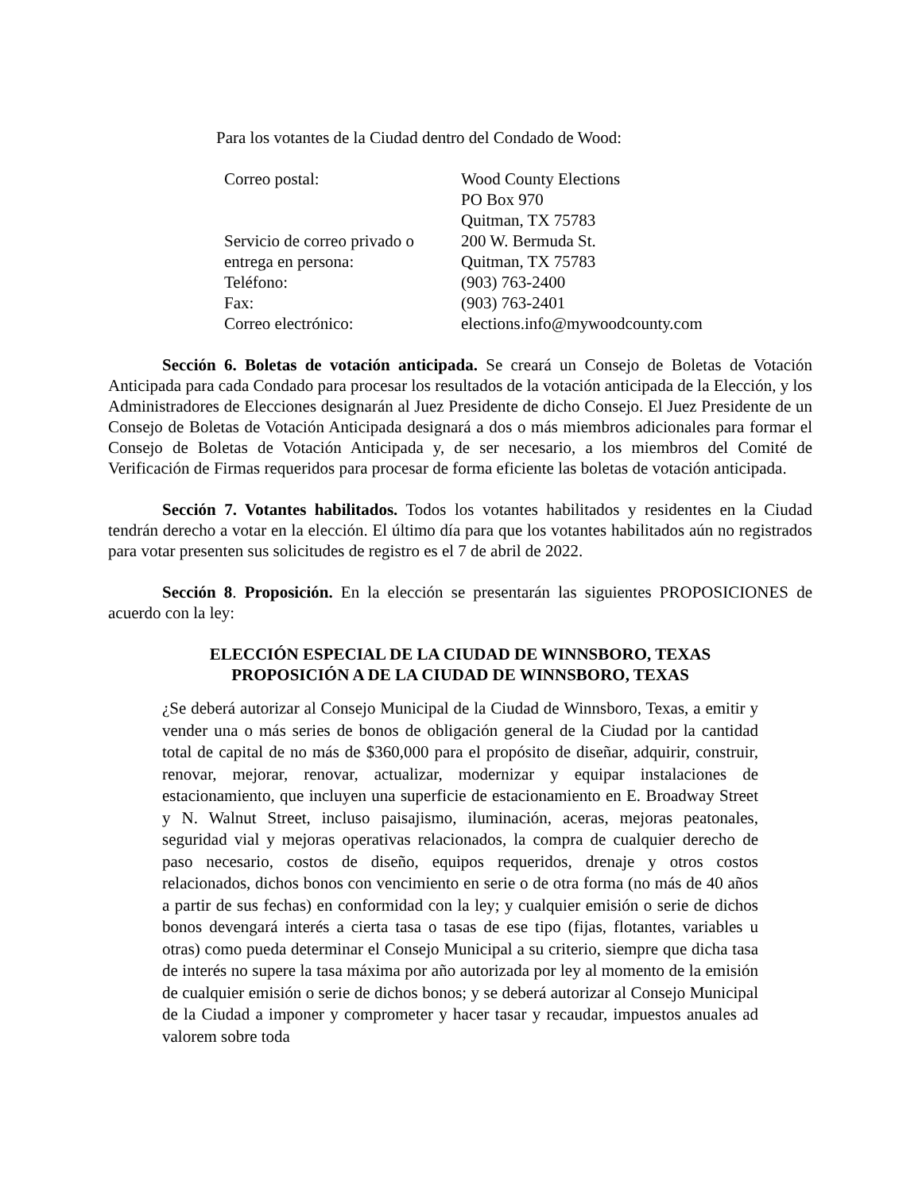Para los votantes de la Ciudad dentro del Condado de Wood:
| Correo postal: | Wood County Elections PO Box 970 Quitman, TX 75783 |
| Servicio de correo privado o entrega en persona: | 200 W. Bermuda St. Quitman, TX 75783 |
| Teléfono: | (903) 763-2400 |
| Fax: | (903) 763-2401 |
| Correo electrónico: | elections.info@mywoodcounty.com |
Sección 6. Boletas de votación anticipada. Se creará un Consejo de Boletas de Votación Anticipada para cada Condado para procesar los resultados de la votación anticipada de la Elección, y los Administradores de Elecciones designarán al Juez Presidente de dicho Consejo. El Juez Presidente de un Consejo de Boletas de Votación Anticipada designará a dos o más miembros adicionales para formar el Consejo de Boletas de Votación Anticipada y, de ser necesario, a los miembros del Comité de Verificación de Firmas requeridos para procesar de forma eficiente las boletas de votación anticipada.
Sección 7. Votantes habilitados. Todos los votantes habilitados y residentes en la Ciudad tendrán derecho a votar en la elección. El último día para que los votantes habilitados aún no registrados para votar presenten sus solicitudes de registro es el 7 de abril de 2022.
Sección 8. Proposición. En la elección se presentarán las siguientes PROPOSICIONES de acuerdo con la ley:
ELECCIÓN ESPECIAL DE LA CIUDAD DE WINNSBORO, TEXAS
PROPOSICIÓN A DE LA CIUDAD DE WINNSBORO, TEXAS
¿Se deberá autorizar al Consejo Municipal de la Ciudad de Winnsboro, Texas, a emitir y vender una o más series de bonos de obligación general de la Ciudad por la cantidad total de capital de no más de $360,000 para el propósito de diseñar, adquirir, construir, renovar, mejorar, renovar, actualizar, modernizar y equipar instalaciones de estacionamiento, que incluyen una superficie de estacionamiento en E. Broadway Street y N. Walnut Street, incluso paisajismo, iluminación, aceras, mejoras peatonales, seguridad vial y mejoras operativas relacionados, la compra de cualquier derecho de paso necesario, costos de diseño, equipos requeridos, drenaje y otros costos relacionados, dichos bonos con vencimiento en serie o de otra forma (no más de 40 años a partir de sus fechas) en conformidad con la ley; y cualquier emisión o serie de dichos bonos devengará interés a cierta tasa o tasas de ese tipo (fijas, flotantes, variables u otras) como pueda determinar el Consejo Municipal a su criterio, siempre que dicha tasa de interés no supere la tasa máxima por año autorizada por ley al momento de la emisión de cualquier emisión o serie de dichos bonos; y se deberá autorizar al Consejo Municipal de la Ciudad a imponer y comprometer y hacer tasar y recaudar, impuestos anuales ad valorem sobre toda